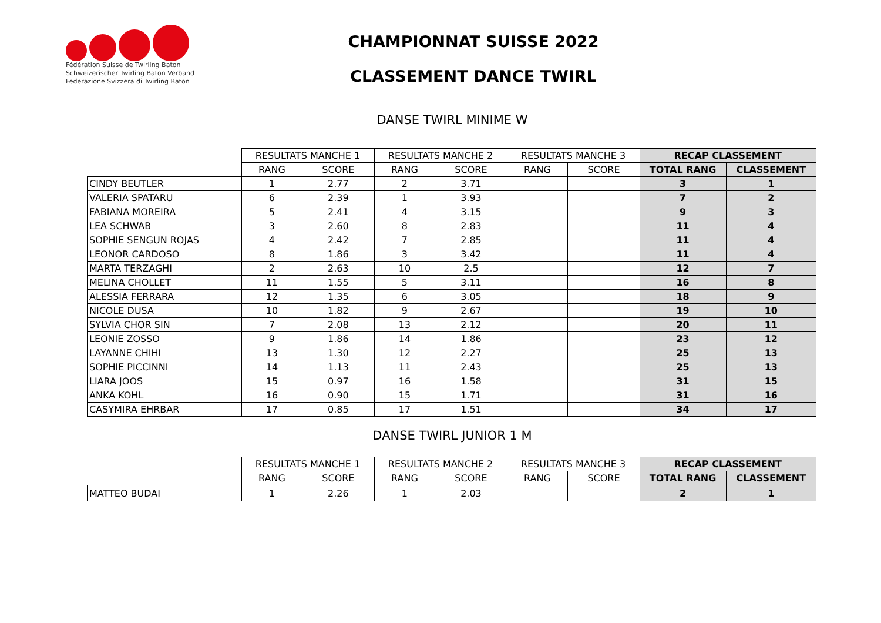Fédération Suisse de Twirling Baton
Schweizerischer Twirling Baton Verband
Federazione Svizzera di Twirling Baton
CHAMPIONNAT SUISSE 2022
CLASSEMENT DANCE TWIRL
DANSE TWIRL MINIME W
| | RESULTATS MANCHE 1 | | RESULTATS MANCHE 2 | | RESULTATS MANCHE 3 | | RECAP CLASSEMENT | |
| --- | --- | --- | --- | --- | --- | --- | --- | --- |
| | RANG | SCORE | RANG | SCORE | RANG | SCORE | TOTAL RANG | CLASSEMENT |
| CINDY BEUTLER | 1 | 2.77 | 2 | 3.71 | | | 3 | 1 |
| VALERIA SPATARU | 6 | 2.39 | 1 | 3.93 | | | 7 | 2 |
| FABIANA MOREIRA | 5 | 2.41 | 4 | 3.15 | | | 9 | 3 |
| LEA SCHWAB | 3 | 2.60 | 8 | 2.83 | | | 11 | 4 |
| SOPHIE SENGUN ROJAS | 4 | 2.42 | 7 | 2.85 | | | 11 | 4 |
| LEONOR CARDOSO | 8 | 1.86 | 3 | 3.42 | | | 11 | 4 |
| MARTA TERZAGHI | 2 | 2.63 | 10 | 2.5 | | | 12 | 7 |
| MELINA CHOLLET | 11 | 1.55 | 5 | 3.11 | | | 16 | 8 |
| ALESSIA FERRARA | 12 | 1.35 | 6 | 3.05 | | | 18 | 9 |
| NICOLE DUSA | 10 | 1.82 | 9 | 2.67 | | | 19 | 10 |
| SYLVIA CHOR SIN | 7 | 2.08 | 13 | 2.12 | | | 20 | 11 |
| LEONIE ZOSSO | 9 | 1.86 | 14 | 1.86 | | | 23 | 12 |
| LAYANNE CHIHI | 13 | 1.30 | 12 | 2.27 | | | 25 | 13 |
| SOPHIE PICCINNI | 14 | 1.13 | 11 | 2.43 | | | 25 | 13 |
| LIARA JOOS | 15 | 0.97 | 16 | 1.58 | | | 31 | 15 |
| ANKA KOHL | 16 | 0.90 | 15 | 1.71 | | | 31 | 16 |
| CASYMIRA EHRBAR | 17 | 0.85 | 17 | 1.51 | | | 34 | 17 |
DANSE TWIRL JUNIOR 1 M
| | RESULTATS MANCHE 1 | | RESULTATS MANCHE 2 | | RESULTATS MANCHE 3 | | RECAP CLASSEMENT | |
| --- | --- | --- | --- | --- | --- | --- | --- | --- |
| | RANG | SCORE | RANG | SCORE | RANG | SCORE | TOTAL RANG | CLASSEMENT |
| MATTEO BUDAI | 1 | 2.26 | 1 | 2.03 | | | 2 | 1 |